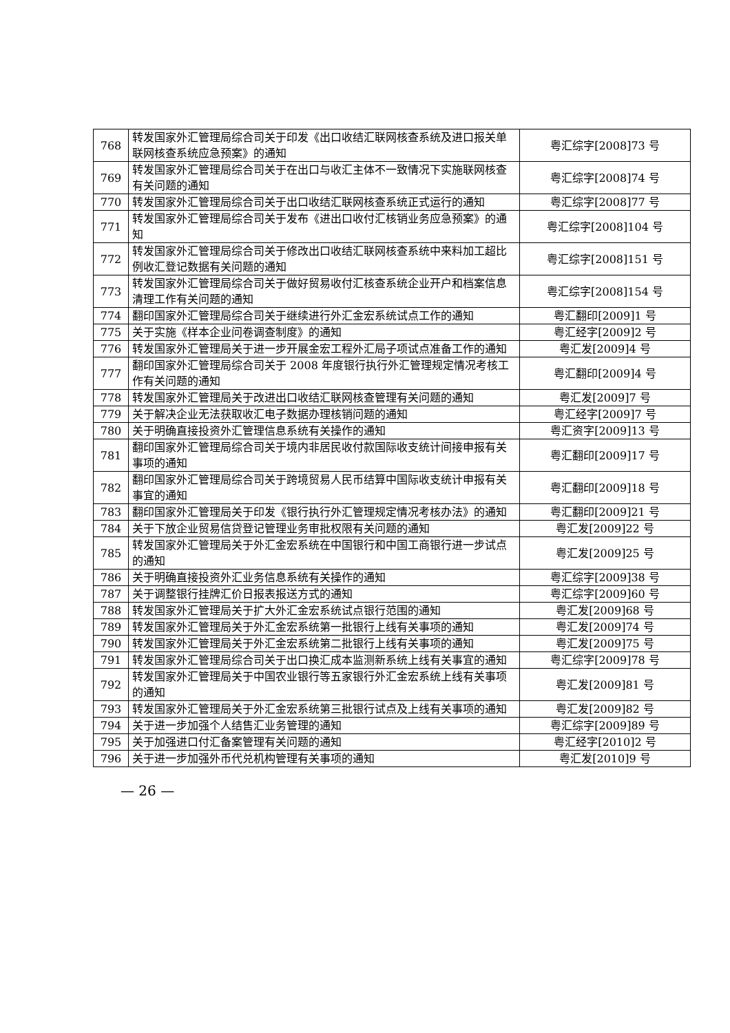| 768 | 转发国家外汇管理局综合司关于印发《出口收结汇联网核查系统及进口报关单联网核查系统应急预案》的通知 | 粤汇综字[2008]73 号 |
| 769 | 转发国家外汇管理局综合司关于在出口与收汇主体不一致情况下实施联网核查有关问题的通知 | 粤汇综字[2008]74 号 |
| 770 | 转发国家外汇管理局综合司关于出口收结汇联网核查系统正式运行的通知 | 粤汇综字[2008]77 号 |
| 771 | 转发国家外汇管理局综合司关于发布《进出口收付汇核销业务应急预案》的通知 | 粤汇综字[2008]104 号 |
| 772 | 转发国家外汇管理局综合司关于修改出口收结汇联网核查系统中来料加工超比例收汇登记数据有关问题的通知 | 粤汇综字[2008]151 号 |
| 773 | 转发国家外汇管理局综合司关于做好贸易收付汇核查系统企业开户和档案信息清理工作有关问题的通知 | 粤汇综字[2008]154 号 |
| 774 | 翻印国家外汇管理局综合司关于继续进行外汇金宏系统试点工作的通知 | 粤汇翻印[2009]1 号 |
| 775 | 关于实施《样本企业问卷调查制度》的通知 | 粤汇经字[2009]2 号 |
| 776 | 转发国家外汇管理局关于进一步开展金宏工程外汇局子项试点准备工作的通知 | 粤汇发[2009]4 号 |
| 777 | 翻印国家外汇管理局综合司关于 2008 年度银行执行外汇管理规定情况考核工作有关问题的通知 | 粤汇翻印[2009]4 号 |
| 778 | 转发国家外汇管理局关于改进出口收结汇联网核查管理有关问题的通知 | 粤汇发[2009]7 号 |
| 779 | 关于解决企业无法获取收汇电子数据办理核销问题的通知 | 粤汇经字[2009]7 号 |
| 780 | 关于明确直接投资外汇管理信息系统有关操作的通知 | 粤汇资字[2009]13 号 |
| 781 | 翻印国家外汇管理局综合司关于境内非居民收付款国际收支统计间接申报有关事项的通知 | 粤汇翻印[2009]17 号 |
| 782 | 翻印国家外汇管理局综合司关于跨境贸易人民币结算中国际收支统计申报有关事宜的通知 | 粤汇翻印[2009]18 号 |
| 783 | 翻印国家外汇管理局关于印发《银行执行外汇管理规定情况考核办法》的通知 | 粤汇翻印[2009]21 号 |
| 784 | 关于下放企业贸易信贷登记管理业务审批权限有关问题的通知 | 粤汇发[2009]22 号 |
| 785 | 转发国家外汇管理局关于外汇金宏系统在中国银行和中国工商银行进一步试点的通知 | 粤汇发[2009]25 号 |
| 786 | 关于明确直接投资外汇业务信息系统有关操作的通知 | 粤汇综字[2009]38 号 |
| 787 | 关于调整银行挂牌汇价日报表报送方式的通知 | 粤汇综字[2009]60 号 |
| 788 | 转发国家外汇管理局关于扩大外汇金宏系统试点银行范围的通知 | 粤汇发[2009]68 号 |
| 789 | 转发国家外汇管理局关于外汇金宏系统第一批银行上线有关事项的通知 | 粤汇发[2009]74 号 |
| 790 | 转发国家外汇管理局关于外汇金宏系统第二批银行上线有关事项的通知 | 粤汇发[2009]75 号 |
| 791 | 转发国家外汇管理局综合司关于出口换汇成本监测新系统上线有关事宜的通知 | 粤汇综字[2009]78 号 |
| 792 | 转发国家外汇管理局关于中国农业银行等五家银行外汇金宏系统上线有关事项的通知 | 粤汇发[2009]81 号 |
| 793 | 转发国家外汇管理局关于外汇金宏系统第三批银行试点及上线有关事项的通知 | 粤汇发[2009]82 号 |
| 794 | 关于进一步加强个人结售汇业务管理的通知 | 粤汇综字[2009]89 号 |
| 795 | 关于加强进口付汇备案管理有关问题的通知 | 粤汇经字[2010]2 号 |
| 796 | 关于进一步加强外币代兑机构管理有关事项的通知 | 粤汇发[2010]9 号 |
— 26 —